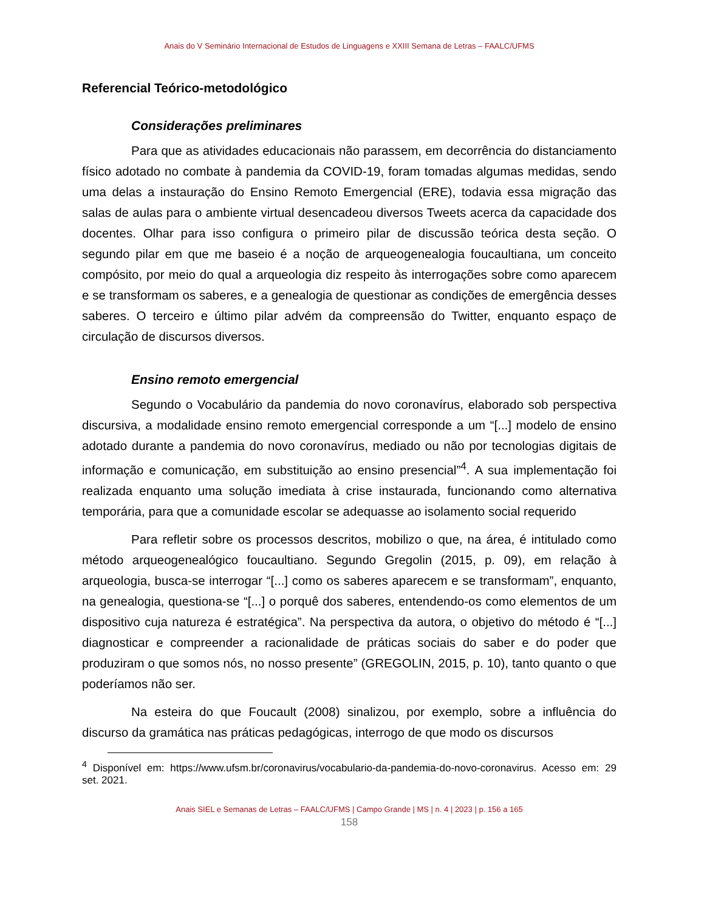Anais do V Seminário Internacional de Estudos de Linguagens e XXIII Semana de Letras – FAALC/UFMS
Referencial Teórico-metodológico
Considerações preliminares
Para que as atividades educacionais não parassem, em decorrência do distanciamento físico adotado no combate à pandemia da COVID-19, foram tomadas algumas medidas, sendo uma delas a instauração do Ensino Remoto Emergencial (ERE), todavia essa migração das salas de aulas para o ambiente virtual desencadeou diversos Tweets acerca da capacidade dos docentes. Olhar para isso configura o primeiro pilar de discussão teórica desta seção. O segundo pilar em que me baseio é a noção de arqueogenealogia foucaultiana, um conceito compósito, por meio do qual a arqueologia diz respeito às interrogações sobre como aparecem e se transformam os saberes, e a genealogia de questionar as condições de emergência desses saberes. O terceiro e último pilar advém da compreensão do Twitter, enquanto espaço de circulação de discursos diversos.
Ensino remoto emergencial
Segundo o Vocabulário da pandemia do novo coronavírus, elaborado sob perspectiva discursiva, a modalidade ensino remoto emergencial corresponde a um “[...] modelo de ensino adotado durante a pandemia do novo coronavírus, mediado ou não por tecnologias digitais de informação e comunicação, em substituição ao ensino presencial”<sup>4</sup>. A sua implementação foi realizada enquanto uma solução imediata à crise instaurada, funcionando como alternativa temporária, para que a comunidade escolar se adequasse ao isolamento social requerido
Para refletir sobre os processos descritos, mobilizo o que, na área, é intitulado como método arqueogenealógico foucaultiano. Segundo Gregolin (2015, p. 09), em relação à arqueologia, busca-se interrogar “[...] como os saberes aparecem e se transformam”, enquanto, na genealogia, questiona-se “[...] o porquê dos saberes, entendendo-os como elementos de um dispositivo cuja natureza é estratégica”. Na perspectiva da autora, o objetivo do método é “[...] diagnosticar e compreender a racionalidade de práticas sociais do saber e do poder que produziram o que somos nós, no nosso presente” (GREGOLIN, 2015, p. 10), tanto quanto o que poderíamos não ser.
Na esteira do que Foucault (2008) sinalizou, por exemplo, sobre a influência do discurso da gramática nas práticas pedagógicas, interrogo de que modo os discursos
<sup>4</sup> Disponível em: https://www.ufsm.br/coronavirus/vocabulario-da-pandemia-do-novo-coronavirus. Acesso em: 29 set. 2021.
Anais SIEL e Semanas de Letras – FAALC/UFMS | Campo Grande | MS | n. 4 | 2023 | p. 156 a 165
158